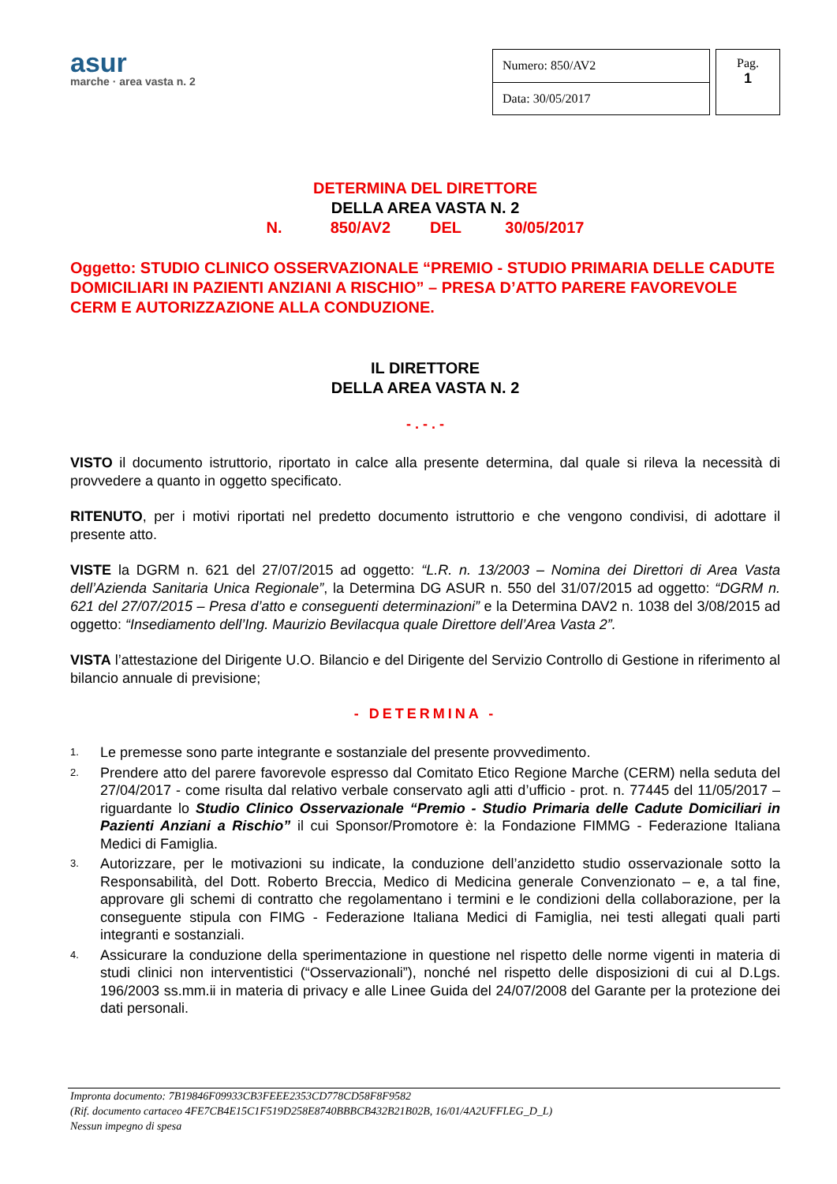asur
marche · area vasta n. 2
| Numero: 850/AV2 |
| Data: 30/05/2017 |
Pag.
1
DETERMINA DEL DIRETTORE
DELLA AREA VASTA N. 2
N. 850/AV2 DEL 30/05/2017
Oggetto: STUDIO CLINICO OSSERVAZIONALE “PREMIO - STUDIO PRIMARIA DELLE CADUTE DOMICILIARI IN PAZIENTI ANZIANI A RISCHIO” – PRESA D’ATTO PARERE FAVOREVOLE CERM E AUTORIZZAZIONE ALLA CONDUZIONE.
IL DIRETTORE
DELLA AREA VASTA N. 2
- . - . -
VISTO il documento istruttorio, riportato in calce alla presente determina, dal quale si rileva la necessità di provvedere a quanto in oggetto specificato.
RITENUTO, per i motivi riportati nel predetto documento istruttorio e che vengono condivisi, di adottare il presente atto.
VISTE la DGRM n. 621 del 27/07/2015 ad oggetto: “L.R. n. 13/2003 – Nomina dei Direttori di Area Vasta dell’Azienda Sanitaria Unica Regionale”, la Determina DG ASUR n. 550 del 31/07/2015 ad oggetto: “DGRM n. 621 del 27/07/2015 – Presa d’atto e conseguenti determinazioni” e la Determina DAV2 n. 1038 del 3/08/2015 ad oggetto: “Insediamento dell’Ing. Maurizio Bevilacqua quale Direttore dell’Area Vasta 2”.
VISTA l’attestazione del Dirigente U.O. Bilancio e del Dirigente del Servizio Controllo di Gestione in riferimento al bilancio annuale di previsione;
- DETERMINA -
1. Le premesse sono parte integrante e sostanziale del presente provvedimento.
2. Prendere atto del parere favorevole espresso dal Comitato Etico Regione Marche (CERM) nella seduta del 27/04/2017 - come risulta dal relativo verbale conservato agli atti d’ufficio - prot. n. 77445 del 11/05/2017 – riguardante lo Studio Clinico Osservazionale “Premio - Studio Primaria delle Cadute Domiciliari in Pazienti Anziani a Rischio” il cui Sponsor/Promotore è: la Fondazione FIMMG - Federazione Italiana Medici di Famiglia.
3. Autorizzare, per le motivazioni su indicate, la conduzione dell’anzidetto studio osservazionale sotto la Responsabilità, del Dott. Roberto Breccia, Medico di Medicina generale Convenzionato – e, a tal fine, approvare gli schemi di contratto che regolamentano i termini e le condizioni della collaborazione, per la conseguente stipula con FIMG - Federazione Italiana Medici di Famiglia, nei testi allegati quali parti integranti e sostanziali.
4. Assicurare la conduzione della sperimentazione in questione nel rispetto delle norme vigenti in materia di studi clinici non interventistici (“Osservazionali”), nonché nel rispetto delle disposizioni di cui al D.Lgs. 196/2003 ss.mm.ii in materia di privacy e alle Linee Guida del 24/07/2008 del Garante per la protezione dei dati personali.
Impronta documento: 7B19846F09933CB3FEEE2353CD778CD58F8F9582
(Rif. documento cartaceo 4FE7CB4E15C1F519D258E8740BBBCB432B21B02B, 16/01/4A2UFFLEG_D_L)
Nessun impegno di spesa